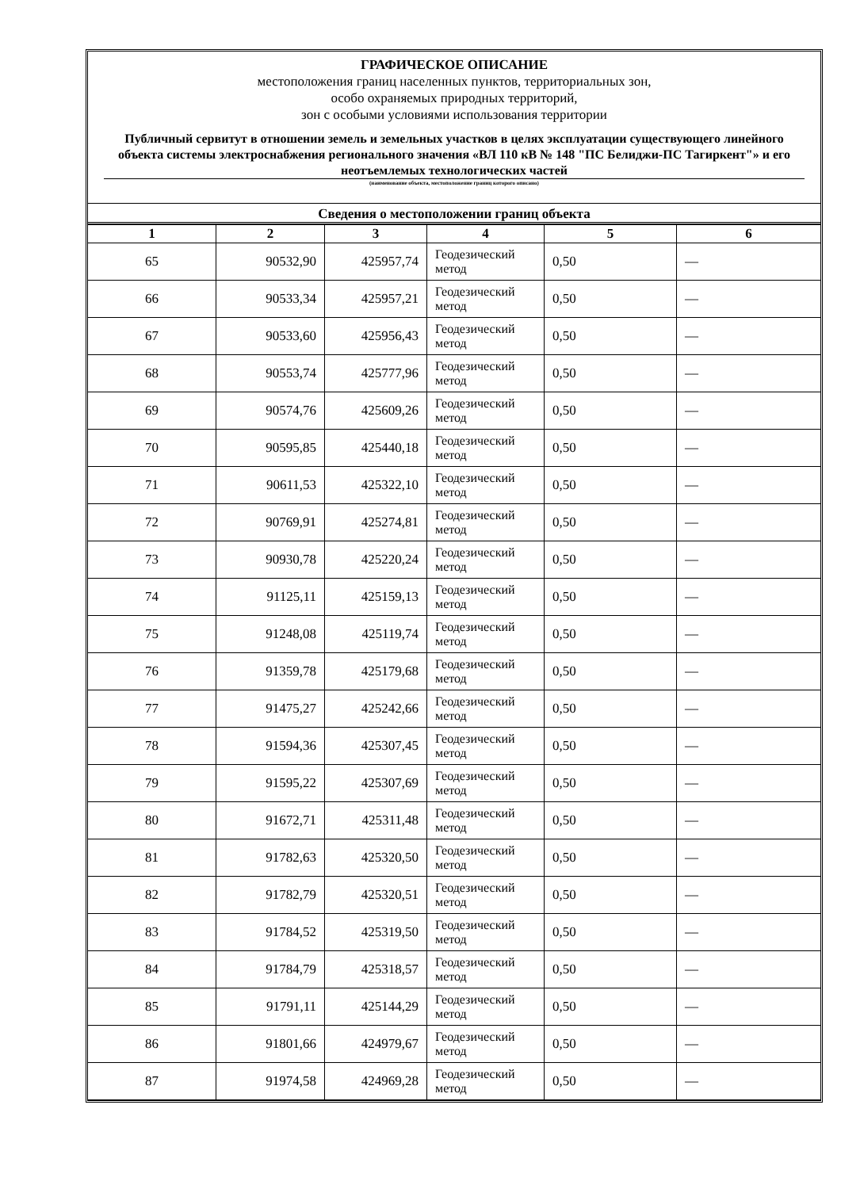ГРАФИЧЕСКОЕ ОПИСАНИЕ
местоположения границ населенных пунктов, территориальных зон,
особо охраняемых природных территорий,
зон с особыми условиями использования территории
Публичный сервитут в отношении земель и земельных участков в целях эксплуатации существующего линейного объекта системы электроснабжения регионального значения «ВЛ 110 кВ № 148 "ПС Белиджи-ПС Тагиркент"» и его неотъемлемых технологических частей
(наименование объекта, местоположение границ которого описано)
Сведения о местоположении границ объекта
| 1 | 2 | 3 | 4 | 5 | 6 |
| --- | --- | --- | --- | --- | --- |
| 65 | 90532,90 | 425957,74 | Геодезический метод | 0,50 | — |
| 66 | 90533,34 | 425957,21 | Геодезический метод | 0,50 | — |
| 67 | 90533,60 | 425956,43 | Геодезический метод | 0,50 | — |
| 68 | 90553,74 | 425777,96 | Геодезический метод | 0,50 | — |
| 69 | 90574,76 | 425609,26 | Геодезический метод | 0,50 | — |
| 70 | 90595,85 | 425440,18 | Геодезический метод | 0,50 | — |
| 71 | 90611,53 | 425322,10 | Геодезический метод | 0,50 | — |
| 72 | 90769,91 | 425274,81 | Геодезический метод | 0,50 | — |
| 73 | 90930,78 | 425220,24 | Геодезический метод | 0,50 | — |
| 74 | 91125,11 | 425159,13 | Геодезический метод | 0,50 | — |
| 75 | 91248,08 | 425119,74 | Геодезический метод | 0,50 | — |
| 76 | 91359,78 | 425179,68 | Геодезический метод | 0,50 | — |
| 77 | 91475,27 | 425242,66 | Геодезический метод | 0,50 | — |
| 78 | 91594,36 | 425307,45 | Геодезический метод | 0,50 | — |
| 79 | 91595,22 | 425307,69 | Геодезический метод | 0,50 | — |
| 80 | 91672,71 | 425311,48 | Геодезический метод | 0,50 | — |
| 81 | 91782,63 | 425320,50 | Геодезический метод | 0,50 | — |
| 82 | 91782,79 | 425320,51 | Геодезический метод | 0,50 | — |
| 83 | 91784,52 | 425319,50 | Геодезический метод | 0,50 | — |
| 84 | 91784,79 | 425318,57 | Геодезический метод | 0,50 | — |
| 85 | 91791,11 | 425144,29 | Геодезический метод | 0,50 | — |
| 86 | 91801,66 | 424979,67 | Геодезический метод | 0,50 | — |
| 87 | 91974,58 | 424969,28 | Геодезический метод | 0,50 | — |